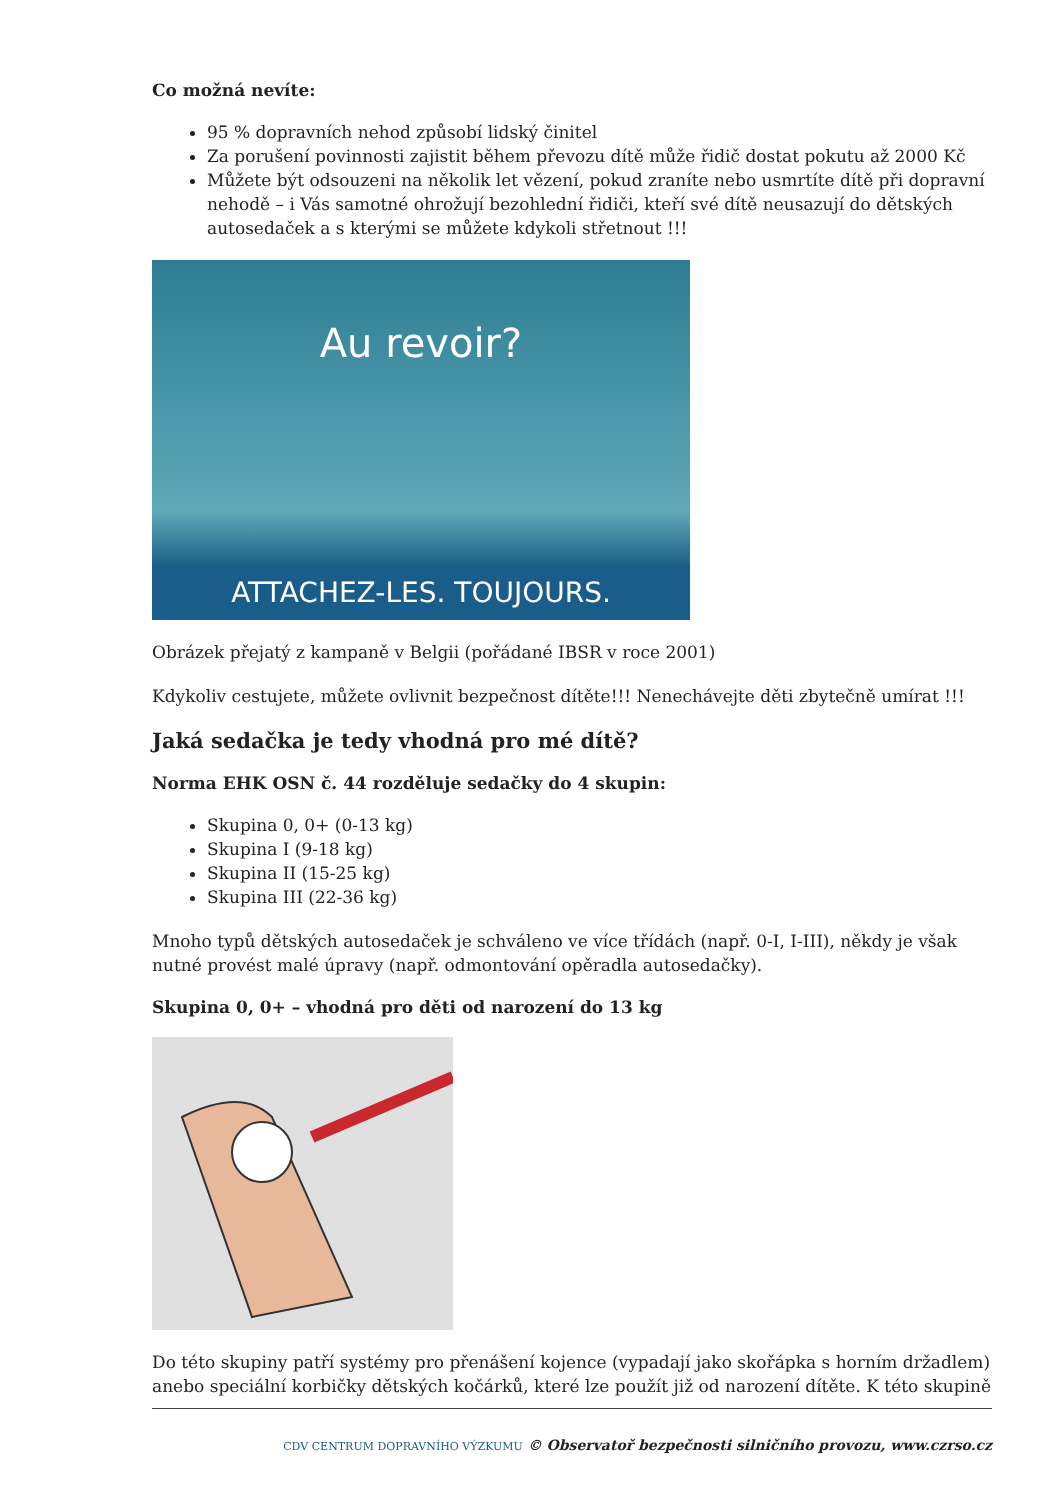Co možná nevíte:
95 % dopravních nehod způsobí lidský činitel
Za porušení povinnosti zajistit během převozu dítě může řidič dostat pokutu až 2000 Kč
Můžete být odsouzeni na několik let vězení, pokud zraníte nebo usmrtíte dítě při dopravní nehodě – i Vás samotné ohrožují bezohlední řidiči, kteří své dítě neusazují do dětských autosedaček a s kterými se můžete kdykoli střetnout !!!
Au revoir?
ATTACHEZ-LES. TOUJOURS.
Obrázek přejatý z kampaně v Belgii (pořádané IBSR v roce 2001)
Kdykoliv cestujete, můžete ovlivnit bezpečnost dítěte!!! Nenechávejte děti zbytečně umírat !!!
Jaká sedačka je tedy vhodná pro mé dítě?
Norma EHK OSN č. 44 rozděluje sedačky do 4 skupin:
Skupina 0, 0+ (0-13 kg)
Skupina I (9-18 kg)
Skupina II (15-25 kg)
Skupina III (22-36 kg)
Mnoho typů dětských autosedaček je schváleno ve více třídách (např. 0-I, I-III), někdy je však nutné provést malé úpravy (např. odmontování opěradla autosedačky).
Skupina 0, 0+ – vhodná pro děti od narození do 13 kg
Do této skupiny patří systémy pro přenášení kojence (vypadají jako skořápka s horním držadlem) anebo speciální korbičky dětských kočárků, které lze použít již od narození dítěte. K této skupině
CDV CENTRUM DOPRAVNÍHO VÝZKUMU © Observatoř bezpečnosti silničního provozu, www.czrso.cz